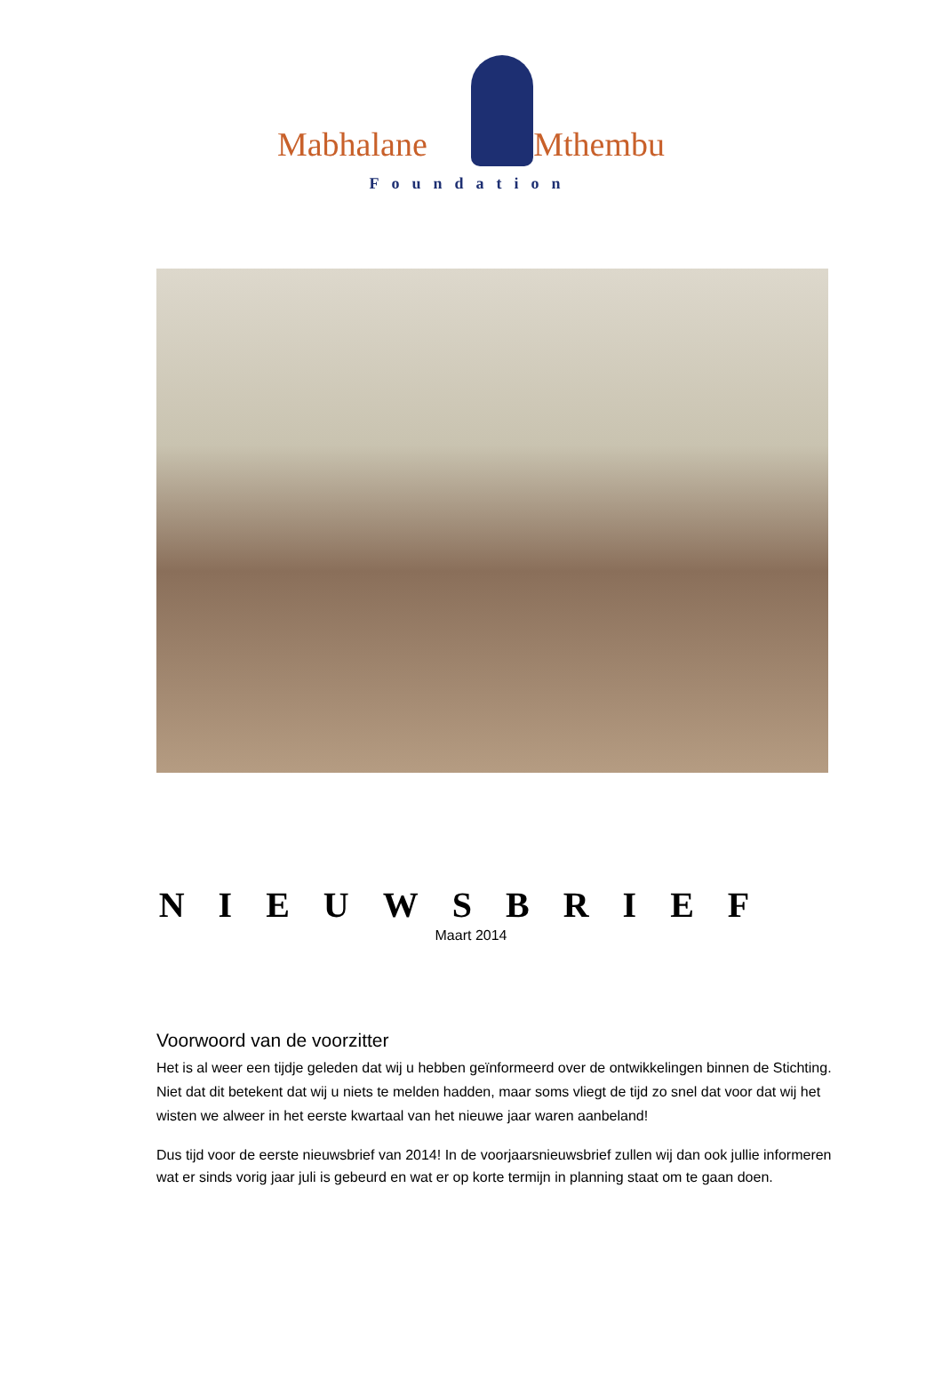Mabhalane Mthembu
Foundation
NIEUWSBRIEF
Maart 2014
Voorwoord van de voorzitter
Het is al weer een tijdje geleden dat wij u hebben geïnformeerd over de ontwikkelingen binnen de Stichting. Niet dat dit betekent dat wij u niets te melden hadden, maar soms vliegt de tijd zo snel dat voor dat wij het wisten we alweer in het eerste kwartaal van het nieuwe jaar waren aanbeland!
Dus tijd voor de eerste nieuwsbrief van 2014! In de voorjaarsnieuwsbrief zullen wij dan ook jullie informeren wat er sinds vorig jaar juli is gebeurd en wat er op korte termijn in planning staat om te gaan doen.